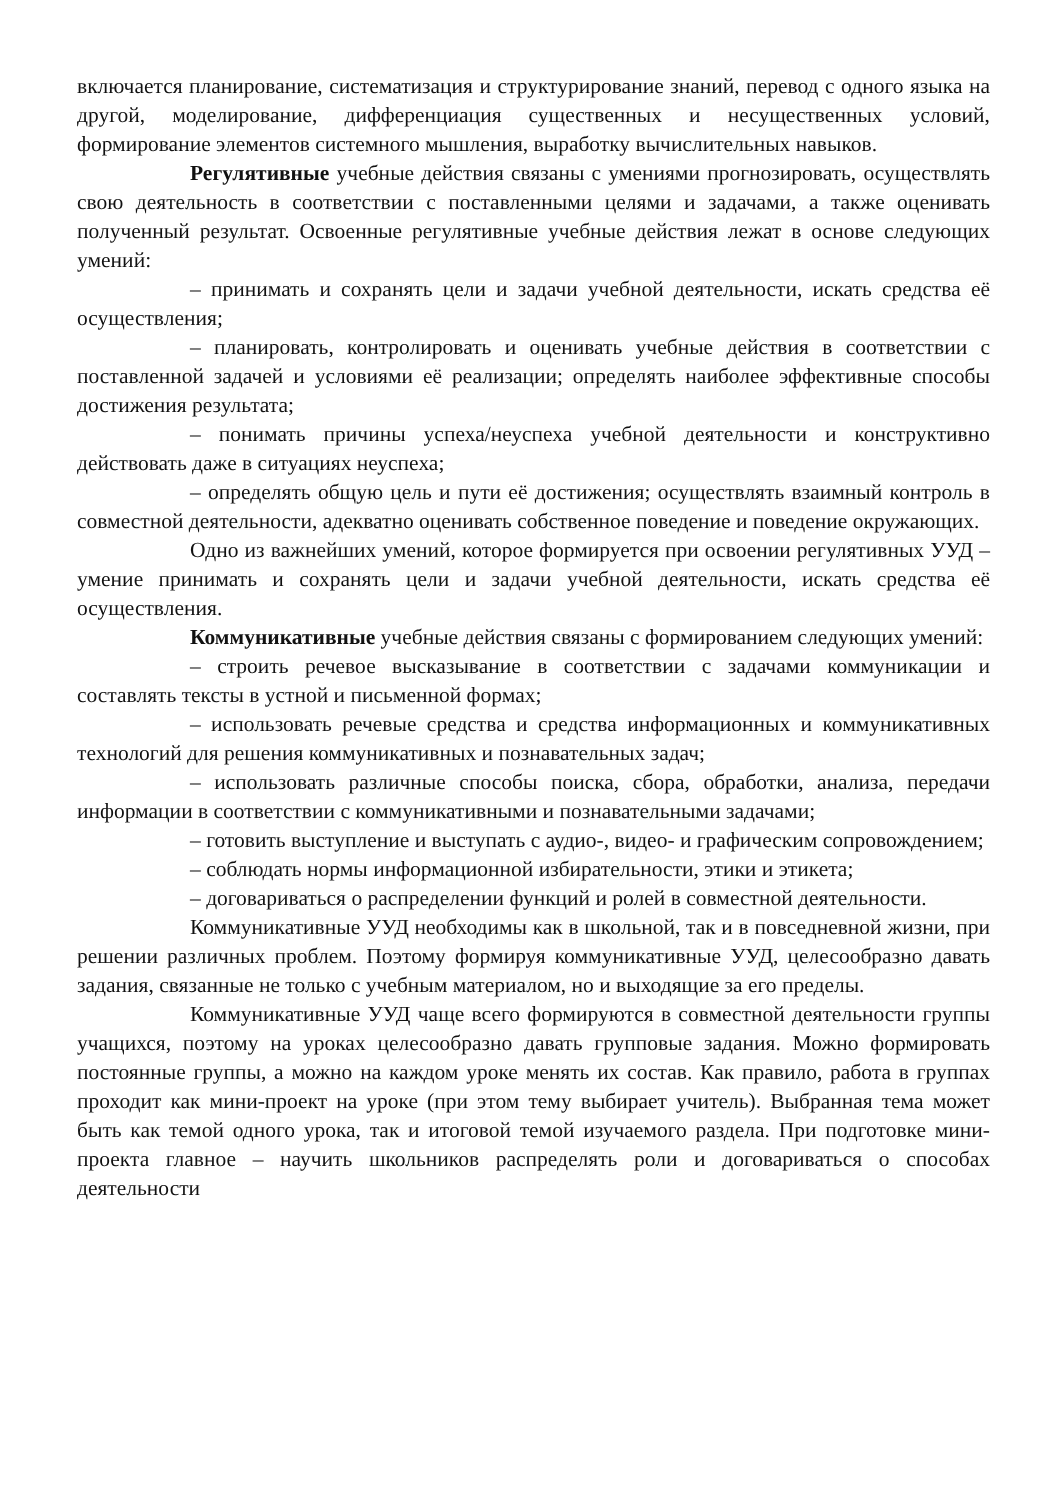включается планирование, систематизация и структурирование знаний, перевод с одного языка на другой, моделирование, дифференциация существенных и несущественных условий, формирование элементов системного мышления, выработку вычислительных навыков.
Регулятивные учебные действия связаны с умениями прогнозировать, осуществлять свою деятельность в соответствии с поставленными целями и задачами, а также оценивать полученный результат. Освоенные регулятивные учебные действия лежат в основе следующих умений:
– принимать и сохранять цели и задачи учебной деятельности, искать средства её осуществления;
– планировать, контролировать и оценивать учебные действия в соответствии с поставленной задачей и условиями её реализации; определять наиболее эффективные способы достижения результата;
– понимать причины успеха/неуспеха учебной деятельности и конструктивно действовать даже в ситуациях неуспеха;
– определять общую цель и пути её достижения; осуществлять взаимный контроль в совместной деятельности, адекватно оценивать собственное поведение и поведение окружающих.
Одно из важнейших умений, которое формируется при освоении регулятивных УУД – умение принимать и сохранять цели и задачи учебной деятельности, искать средства её осуществления.
Коммуникативные учебные действия связаны с формированием следующих умений:
– строить речевое высказывание в соответствии с задачами коммуникации и составлять тексты в устной и письменной формах;
– использовать речевые средства и средства информационных и коммуникативных технологий для решения коммуникативных и познавательных задач;
– использовать различные способы поиска, сбора, обработки, анализа, передачи информации в соответствии с коммуникативными и познавательными задачами;
– готовить выступление и выступать с аудио-, видео- и графическим сопровождением;
– соблюдать нормы информационной избирательности, этики и этикета;
– договариваться о распределении функций и ролей в совместной деятельности.
Коммуникативные УУД необходимы как в школьной, так и в повседневной жизни, при решении различных проблем. Поэтому формируя коммуникативные УУД, целесообразно давать задания, связанные не только с учебным материалом, но и выходящие за его пределы.
Коммуникативные УУД чаще всего формируются в совместной деятельности группы учащихся, поэтому на уроках целесообразно давать групповые задания. Можно формировать постоянные группы, а можно на каждом уроке менять их состав. Как правило, работа в группах проходит как мини-проект на уроке (при этом тему выбирает учитель). Выбранная тема может быть как темой одного урока, так и итоговой темой изучаемого раздела. При подготовке мини-проекта главное – научить школьников распределять роли и договариваться о способах деятельности